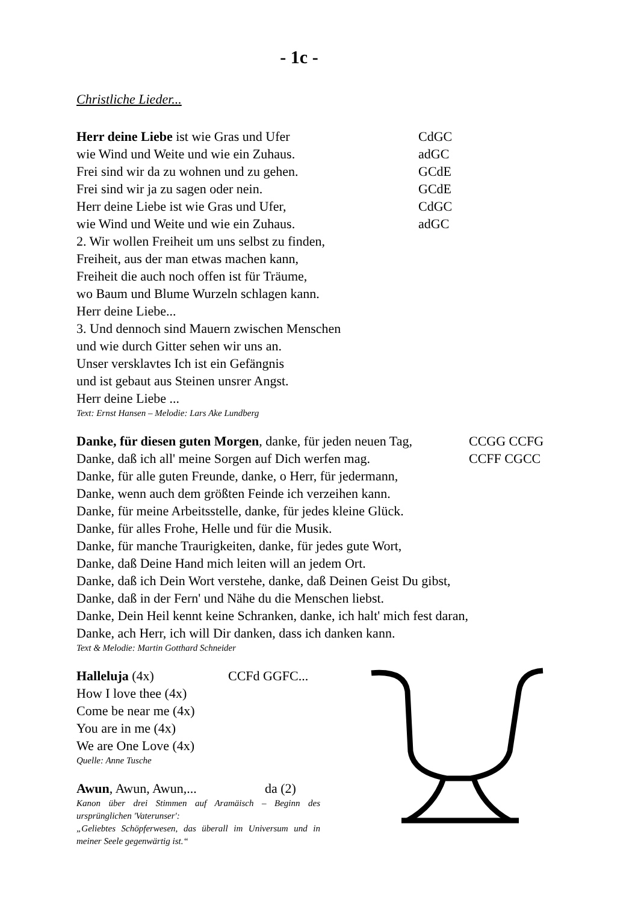- 1c -
Christliche Lieder...
Herr deine Liebe ist wie Gras und Ufer CdGC
wie Wind und Weite und wie ein Zuhaus. adGC
Frei sind wir da zu wohnen und zu gehen. GCdE
Frei sind wir ja zu sagen oder nein. GCdE
Herr deine Liebe ist wie Gras und Ufer, CdGC
wie Wind und Weite und wie ein Zuhaus. adGC
2. Wir wollen Freiheit um uns selbst zu finden,
Freiheit, aus der man etwas machen kann,
Freiheit die auch noch offen ist für Träume,
wo Baum und Blume Wurzeln schlagen kann.
Herr deine Liebe...
3. Und dennoch sind Mauern zwischen Menschen
und wie durch Gitter sehen wir uns an.
Unser versklavtes Ich ist ein Gefängnis
und ist gebaut aus Steinen unsrer Angst.
Herr deine Liebe ...
Text: Ernst Hansen – Melodie: Lars Ake Lundberg
Danke, für diesen guten Morgen, danke, für jeden neuen Tag, CCGG CCFG
Danke, daß ich all' meine Sorgen auf Dich werfen mag. CCFF CGCC
Danke, für alle guten Freunde, danke, o Herr, für jedermann,
Danke, wenn auch dem größten Feinde ich verzeihen kann.
Danke, für meine Arbeitsstelle, danke, für jedes kleine Glück.
Danke, für alles Frohe, Helle und für die Musik.
Danke, für manche Traurigkeiten, danke, für jedes gute Wort,
Danke, daß Deine Hand mich leiten will an jedem Ort.
Danke, daß ich Dein Wort verstehe, danke, daß Deinen Geist Du gibst,
Danke, daß in der Fern' und Nähe du die Menschen liebst.
Danke, Dein Heil kennt keine Schranken, danke, ich halt' mich fest daran,
Danke, ach Herr, ich will Dir danken, dass ich danken kann.
Text & Melodie: Martin Gotthard Schneider
Halleluja (4x) CCFd GGFC...
How I love thee (4x)
Come be near me (4x)
You are in me (4x)
We are One Love (4x)
Quelle: Anne Tusche
Awun, Awun, Awun,... da (2)
Kanon über drei Stimmen auf Aramäisch – Beginn des ursprünglichen 'Vaterunser':
„Geliebtes Schöpferwesen, das überall im Universum und in meiner Seele gegenwärtig ist.“